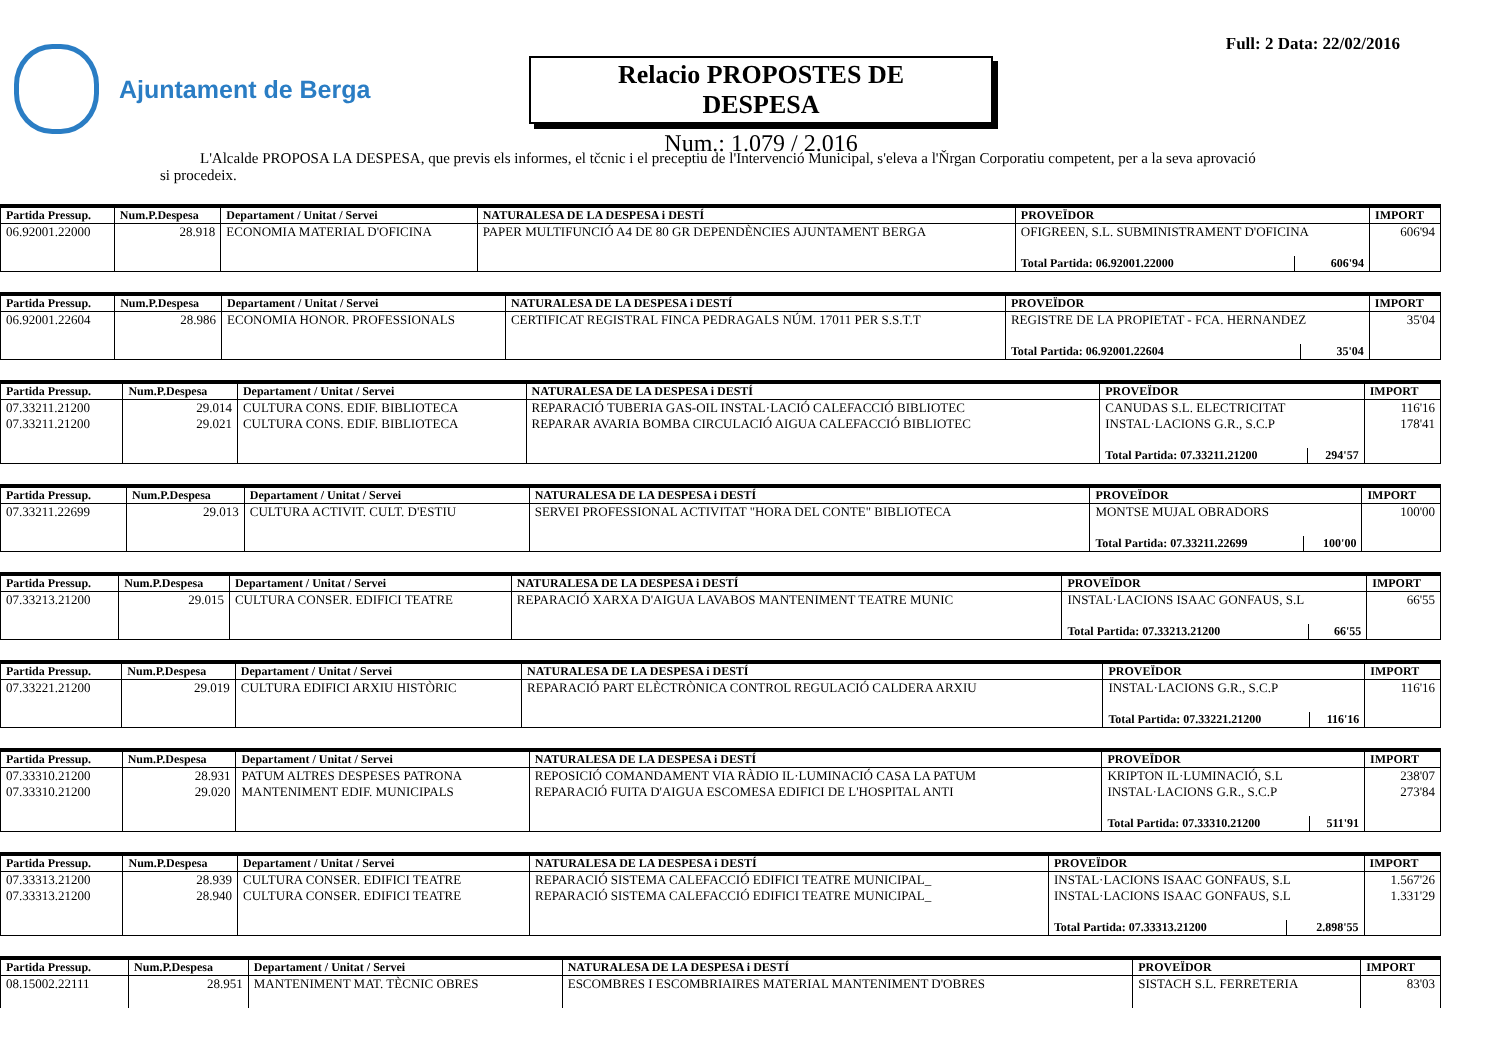Ajuntament de Berga
Relacio PROPOSTES DE DESPESA
Num.: 1.079 / 2.016
Full: 2 Data: 22/02/2016
L'Alcalde PROPOSA LA DESPESA, que previs els informes, el tčcnic i el preceptiu de l'Intervenció Municipal, s'eleva a l'Ňrgan Corporatiu competent, per a la seva aprovació si procedeix.
| Partida Pressup. | Num.P.Despesa | Departament / Unitat / Servei | NATURALESA DE LA DESPESA i DESTÍ | PROVEÏDOR | | IMPORT |
| --- | --- | --- | --- | --- | --- | --- |
| 06.92001.22000 | 28.918 | ECONOMIA MATERIAL D'OFICINA | PAPER MULTIFUNCIÓ A4 DE 80 GR DEPENDÈNCIES AJUNTAMENT BERGA | OFIGREEN, S.L. SUBMINISTRAMENT D'OFICINA | | 606'94 |
| | | | | Total Partida: 06.92001.22000 | 606'94 | |
| Partida Pressup. | Num.P.Despesa | Departament / Unitat / Servei | NATURALESA DE LA DESPESA i DESTÍ | PROVEÏDOR | | IMPORT |
| --- | --- | --- | --- | --- | --- | --- |
| 06.92001.22604 | 28.986 | ECONOMIA HONOR. PROFESSIONALS | CERTIFICAT REGISTRAL FINCA PEDRAGALS NÚM. 17011 PER S.S.T.T | REGISTRE DE LA PROPIETAT - FCA. HERNANDEZ | | 35'04 |
| | | | | Total Partida: 06.92001.22604 | 35'04 | |
| Partida Pressup. | Num.P.Despesa | Departament / Unitat / Servei | NATURALESA DE LA DESPESA i DESTÍ | PROVEÏDOR | | IMPORT |
| --- | --- | --- | --- | --- | --- | --- |
| 07.33211.21200 | 29.014 | CULTURA CONS. EDIF. BIBLIOTECA | REPARACIÓ TUBERIA GAS-OIL INSTAL·LACIÓ CALEFACCIÓ BIBLIOTEC | CANUDAS S.L. ELECTRICITAT | | 116'16 |
| 07.33211.21200 | 29.021 | CULTURA CONS. EDIF. BIBLIOTECA | REPARAR AVARIA BOMBA CIRCULACIÓ AIGUA CALEFACCIÓ BIBLIOTEC | INSTAL·LACIONS G.R., S.C.P | | 178'41 |
| | | | | Total Partida: 07.33211.21200 | 294'57 | |
| Partida Pressup. | Num.P.Despesa | Departament / Unitat / Servei | NATURALESA DE LA DESPESA i DESTÍ | PROVEÏDOR | | IMPORT |
| --- | --- | --- | --- | --- | --- | --- |
| 07.33211.22699 | 29.013 | CULTURA ACTIVIT. CULT. D'ESTIU | SERVEI PROFESSIONAL ACTIVITAT "HORA DEL CONTE" BIBLIOTECA | MONTSE MUJAL OBRADORS | | 100'00 |
| | | | | Total Partida: 07.33211.22699 | 100'00 | |
| Partida Pressup. | Num.P.Despesa | Departament / Unitat / Servei | NATURALESA DE LA DESPESA i DESTÍ | PROVEÏDOR | | IMPORT |
| --- | --- | --- | --- | --- | --- | --- |
| 07.33213.21200 | 29.015 | CULTURA CONSER. EDIFICI TEATRE | REPARACIÓ XARXA D'AIGUA LAVABOS MANTENIMENT TEATRE MUNIC | INSTAL·LACIONS ISAAC GONFAUS, S.L | | 66'55 |
| | | | | Total Partida: 07.33213.21200 | 66'55 | |
| Partida Pressup. | Num.P.Despesa | Departament / Unitat / Servei | NATURALESA DE LA DESPESA i DESTÍ | PROVEÏDOR | | IMPORT |
| --- | --- | --- | --- | --- | --- | --- |
| 07.33221.21200 | 29.019 | CULTURA EDIFICI ARXIU HISTÒRIC | REPARACIÓ PART ELÈCTRÒNICA CONTROL REGULACIÓ CALDERA ARXIU | INSTAL·LACIONS G.R., S.C.P | | 116'16 |
| | | | | Total Partida: 07.33221.21200 | 116'16 | |
| Partida Pressup. | Num.P.Despesa | Departament / Unitat / Servei | NATURALESA DE LA DESPESA i DESTÍ | PROVEÏDOR | | IMPORT |
| --- | --- | --- | --- | --- | --- | --- |
| 07.33310.21200 | 28.931 | PATUM ALTRES DESPESES PATRONA | REPOSICIÓ COMANDAMENT VIA RÀDIO IL·LUMINACIÓ CASA LA PATUM | KRIPTON IL·LUMINACIÓ, S.L | | 238'07 |
| 07.33310.21200 | 29.020 | MANTENIMENT EDIF. MUNICIPALS | REPARACIÓ FUITA D'AIGUA ESCOMESA EDIFICI DE L'HOSPITAL ANTI | INSTAL·LACIONS G.R., S.C.P | | 273'84 |
| | | | | Total Partida: 07.33310.21200 | 511'91 | |
| Partida Pressup. | Num.P.Despesa | Departament / Unitat / Servei | NATURALESA DE LA DESPESA i DESTÍ | PROVEÏDOR | | IMPORT |
| --- | --- | --- | --- | --- | --- | --- |
| 07.33313.21200 | 28.939 | CULTURA CONSER. EDIFICI TEATRE | REPARACIÓ SISTEMA CALEFACCIÓ EDIFICI TEATRE MUNICIPAL_ | INSTAL·LACIONS ISAAC GONFAUS, S.L | | 1.567'26 |
| 07.33313.21200 | 28.940 | CULTURA CONSER. EDIFICI TEATRE | REPARACIÓ SISTEMA CALEFACCIÓ EDIFICI TEATRE MUNICIPAL_ | INSTAL·LACIONS ISAAC GONFAUS, S.L | | 1.331'29 |
| | | | | Total Partida: 07.33313.21200 | 2.898'55 | |
| Partida Pressup. | Num.P.Despesa | Departament / Unitat / Servei | NATURALESA DE LA DESPESA i DESTÍ | PROVEÏDOR | IMPORT |
| --- | --- | --- | --- | --- | --- |
| 08.15002.22111 | 28.951 | MANTENIMENT MAT. TÈCNIC OBRES | ESCOMBRES I ESCOMBRIAIRES MATERIAL MANTENIMENT D'OBRES | SISTACH S.L. FERRETERIA | 83'03 |